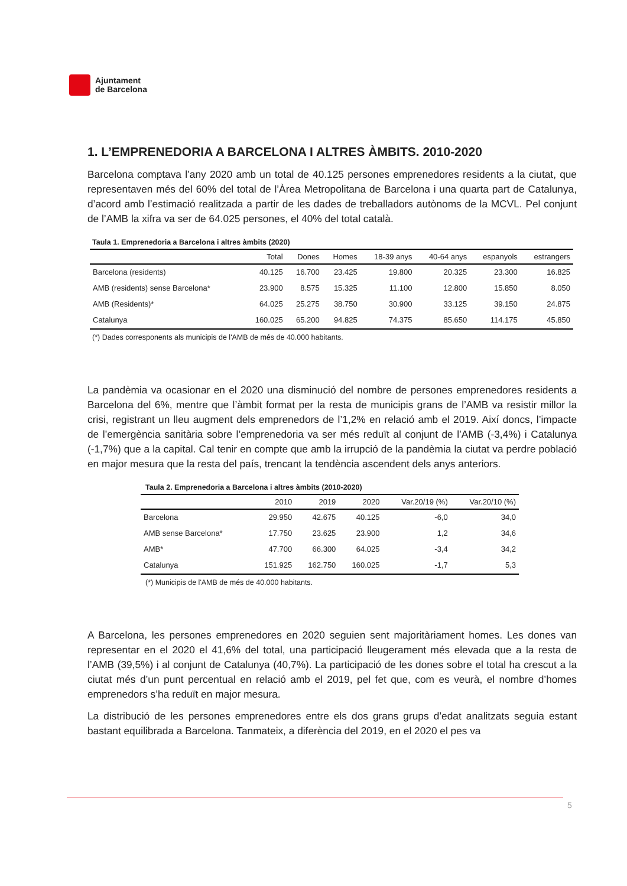Ajuntament
de Barcelona
1. L’EMPRENEDORIA A BARCELONA I ALTRES ÀMBITS. 2010-2020
Barcelona comptava l’any 2020 amb un total de 40.125 persones emprenedores residents a la ciutat, que representaven més del 60% del total de l’Àrea Metropolitana de Barcelona i una quarta part de Catalunya, d’acord amb l’estimació realitzada a partir de les dades de treballadors autònoms de la MCVL. Pel conjunt de l’AMB la xifra va ser de 64.025 persones, el 40% del total català.
Taula 1. Emprenedoria a Barcelona i altres àmbits (2020)
| | Total | Dones | Homes | 18-39 anys | 40-64 anys | espanyols | estrangers |
| --- | --- | --- | --- | --- | --- | --- | --- |
| Barcelona (residents) | 40.125 | 16.700 | 23.425 | 19.800 | 20.325 | 23.300 | 16.825 |
| AMB (residents) sense Barcelona* | 23.900 | 8.575 | 15.325 | 11.100 | 12.800 | 15.850 | 8.050 |
| AMB (Residents)* | 64.025 | 25.275 | 38.750 | 30.900 | 33.125 | 39.150 | 24.875 |
| Catalunya | 160.025 | 65.200 | 94.825 | 74.375 | 85.650 | 114.175 | 45.850 |
(*) Dades corresponents als municipis de l'AMB de més de 40.000 habitants.
La pandèmia va ocasionar en el 2020 una disminució del nombre de persones emprenedores residents a Barcelona del 6%, mentre que l’àmbit format per la resta de municipis grans de l’AMB va resistir millor la crisi, registrant un lleu augment dels emprenedors de l’1,2% en relació amb el 2019. Així doncs, l’impacte de l’emergència sanitària sobre l’emprenedoria va ser més reduït al conjunt de l’AMB (-3,4%) i Catalunya (-1,7%) que a la capital. Cal tenir en compte que amb la irrupció de la pandèmia la ciutat va perdre població en major mesura que la resta del país, trencant la tendència ascendent dels anys anteriors.
Taula 2. Emprenedoria a Barcelona i altres àmbits (2010-2020)
| | 2010 | 2019 | 2020 | Var.20/19 (%) | Var.20/10 (%) |
| --- | --- | --- | --- | --- | --- |
| Barcelona | 29.950 | 42.675 | 40.125 | -6,0 | 34,0 |
| AMB sense Barcelona* | 17.750 | 23.625 | 23.900 | 1,2 | 34,6 |
| AMB* | 47.700 | 66.300 | 64.025 | -3,4 | 34,2 |
| Catalunya | 151.925 | 162.750 | 160.025 | -1,7 | 5,3 |
(*) Municipis de l'AMB de més de 40.000 habitants.
A Barcelona, les persones emprenedores en 2020 seguien sent majoritàriament homes. Les dones van representar en el 2020 el 41,6% del total, una participació lleugerament més elevada que a la resta de l’AMB (39,5%) i al conjunt de Catalunya (40,7%). La participació de les dones sobre el total ha crescut a la ciutat més d’un punt percentual en relació amb el 2019, pel fet que, com es veurà, el nombre d’homes emprenedors s’ha reduït en major mesura.
La distribució de les persones emprenedores entre els dos grans grups d’edat analitzats seguia estant bastant equilibrada a Barcelona. Tanmateix, a diferència del 2019, en el 2020 el pes va
5